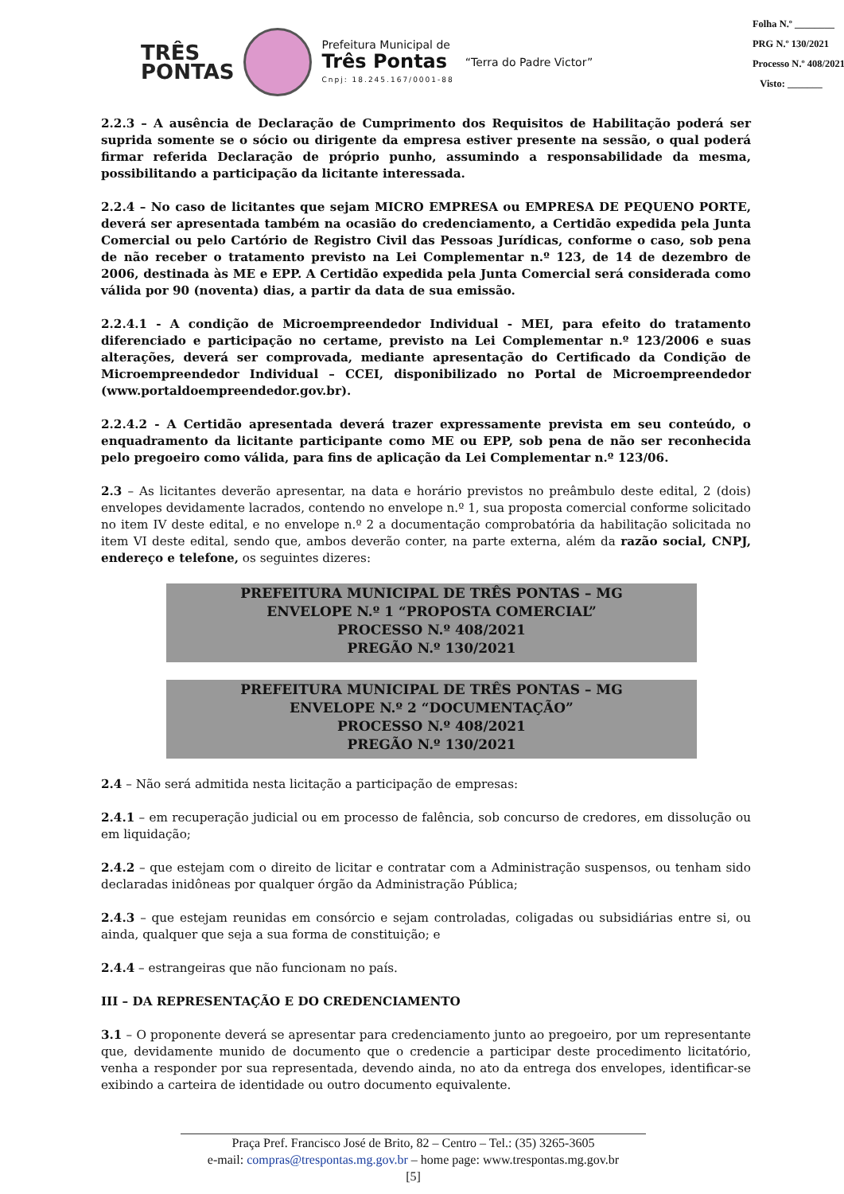TRÊS
PONTAS
Prefeitura Municipal de
Três Pontas
Cnpj: 18.245.167/0001-88
“Terra do Padre Victor”
Folha N.º ________
PRG N.º 130/2021
Processo N.º 408/2021
Visto: _______
2.2.3 – A ausência de Declaração de Cumprimento dos Requisitos de Habilitação poderá ser suprida somente se o sócio ou dirigente da empresa estiver presente na sessão, o qual poderá firmar referida Declaração de próprio punho, assumindo a responsabilidade da mesma, possibilitando a participação da licitante interessada.
2.2.4 – No caso de licitantes que sejam MICRO EMPRESA ou EMPRESA DE PEQUENO PORTE, deverá ser apresentada também na ocasião do credenciamento, a Certidão expedida pela Junta Comercial ou pelo Cartório de Registro Civil das Pessoas Jurídicas, conforme o caso, sob pena de não receber o tratamento previsto na Lei Complementar n.º 123, de 14 de dezembro de 2006, destinada às ME e EPP. A Certidão expedida pela Junta Comercial será considerada como válida por 90 (noventa) dias, a partir da data de sua emissão.
2.2.4.1 - A condição de Microempreendedor Individual - MEI, para efeito do tratamento diferenciado e participação no certame, previsto na Lei Complementar n.º 123/2006 e suas alterações, deverá ser comprovada, mediante apresentação do Certificado da Condição de Microempreendedor Individual – CCEI, disponibilizado no Portal de Microempreendedor (www.portaldoempreendedor.gov.br).
2.2.4.2 - A Certidão apresentada deverá trazer expressamente prevista em seu conteúdo, o enquadramento da licitante participante como ME ou EPP, sob pena de não ser reconhecida pelo pregoeiro como válida, para fins de aplicação da Lei Complementar n.º 123/06.
2.3 – As licitantes deverão apresentar, na data e horário previstos no preâmbulo deste edital, 2 (dois) envelopes devidamente lacrados, contendo no envelope n.º 1, sua proposta comercial conforme solicitado no item IV deste edital, e no envelope n.º 2 a documentação comprobatória da habilitação solicitada no item VI deste edital, sendo que, ambos deverão conter, na parte externa, além da razão social, CNPJ, endereço e telefone, os seguintes dizeres:
PREFEITURA MUNICIPAL DE TRÊS PONTAS – MG
ENVELOPE N.º 1 “PROPOSTA COMERCIAL”
PROCESSO N.º 408/2021
PREGÃO N.º 130/2021
PREFEITURA MUNICIPAL DE TRÊS PONTAS – MG
ENVELOPE N.º 2 “DOCUMENTAÇÃO”
PROCESSO N.º 408/2021
PREGÃO N.º 130/2021
2.4 – Não será admitida nesta licitação a participação de empresas:
2.4.1 – em recuperação judicial ou em processo de falência, sob concurso de credores, em dissolução ou em liquidação;
2.4.2 – que estejam com o direito de licitar e contratar com a Administração suspensos, ou tenham sido declaradas inidôneas por qualquer órgão da Administração Pública;
2.4.3 – que estejam reunidas em consórcio e sejam controladas, coligadas ou subsidiárias entre si, ou ainda, qualquer que seja a sua forma de constituição; e
2.4.4 – estrangeiras que não funcionam no país.
III – DA REPRESENTAÇÃO E DO CREDENCIAMENTO
3.1 – O proponente deverá se apresentar para credenciamento junto ao pregoeiro, por um representante que, devidamente munido de documento que o credencie a participar deste procedimento licitatório, venha a responder por sua representada, devendo ainda, no ato da entrega dos envelopes, identificar-se exibindo a carteira de identidade ou outro documento equivalente.
Praça Pref. Francisco José de Brito, 82 – Centro – Tel.: (35) 3265-3605
e-mail: compras@trespontas.mg.gov.br – home page: www.trespontas.mg.gov.br
[5]